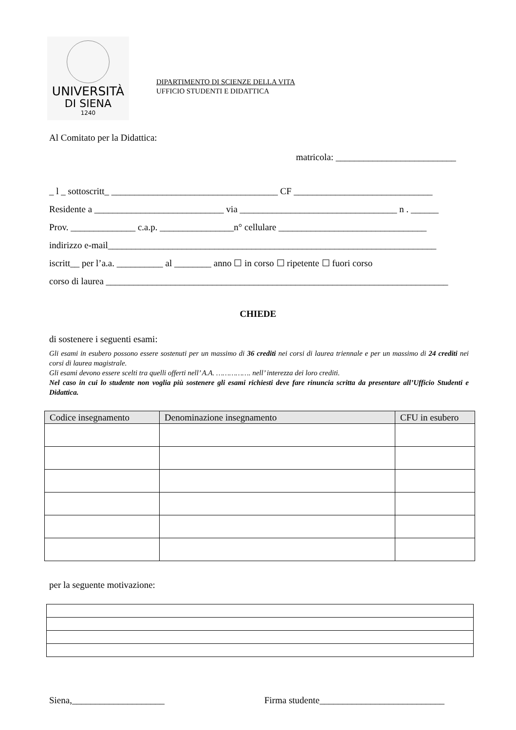UNIVERSITÀ
DI SIENA
1240
DIPARTIMENTO DI SCIENZE DELLA VITA
UFFICIO STUDENTI E DIDATTICA
Al Comitato per la Didattica:
matricola: __________________________
_ l _ sottoscritt_ ____________________________________ CF ______________________________
Residente a ____________________________ via __________________________________ n . ______
Prov. ______________ c.a.p. ________________n° cellulare ________________________________
indirizzo e-mail_______________________________________________________________________
iscritt__ per l’a.a. __________ al ________ anno ☐ in corso ☐ ripetente ☐ fuori corso
corso di laurea __________________________________________________________________________
CHIEDE
di sostenere i seguenti esami:
Gli esami in esubero possono essere sostenuti per un massimo di 36 crediti nei corsi di laurea triennale e per un massimo di 24 crediti nei corsi di laurea magistrale.
Gli esami devono essere scelti tra quelli offerti nell’ A.A. ……………. nell’ interezza dei loro crediti.
Nel caso in cui lo studente non voglia più sostenere gli esami richiesti deve fare rinuncia scritta da presentare all’Ufficio Studenti e Didattica.
| Codice insegnamento | Denominazione insegnamento | CFU in esubero |
| --- | --- | --- |
per la seguente motivazione:
Siena,____________________ Firma studente___________________________